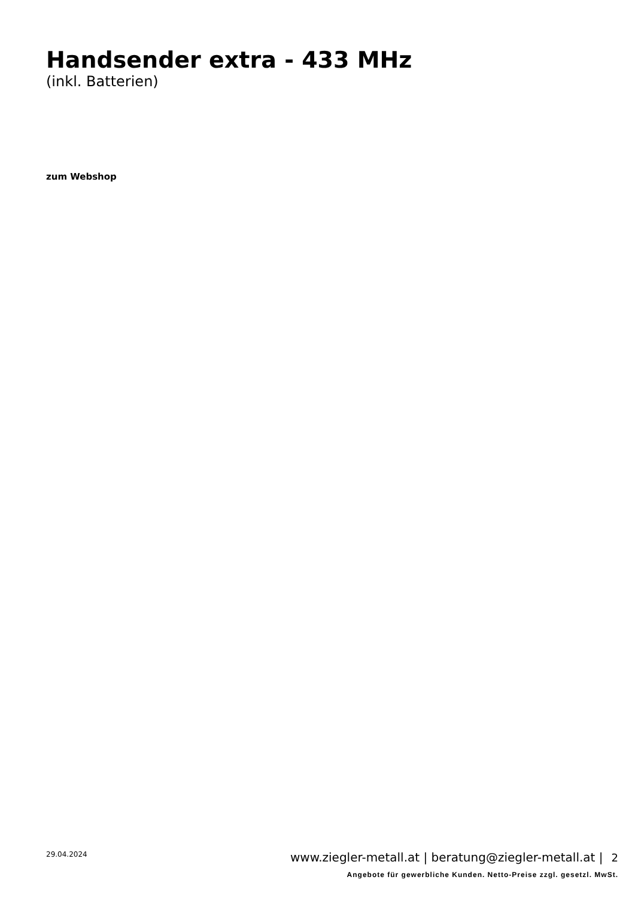Handsender extra - 433 MHz
(inkl. Batterien)
zum Webshop
29.04.2024 www.ziegler-metall.at | beratung@ziegler-metall.at | 2
Angebote für gewerbliche Kunden. Netto-Preise zzgl. gesetzl. MwSt.